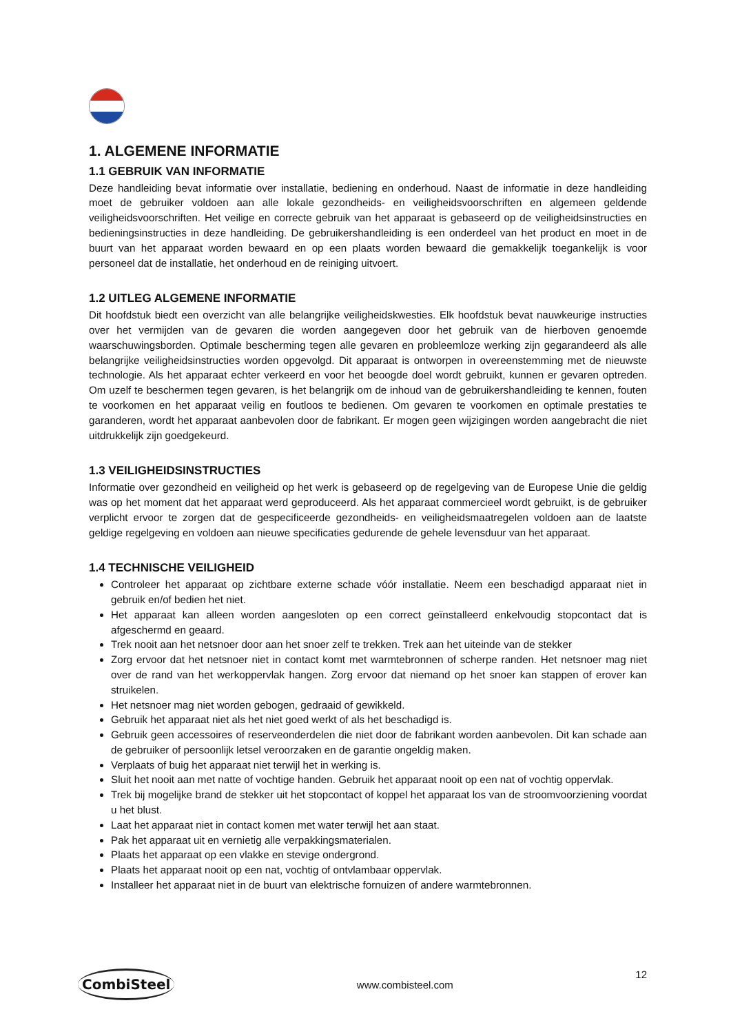1. ALGEMENE INFORMATIE
1.1 GEBRUIK VAN INFORMATIE
Deze handleiding bevat informatie over installatie, bediening en onderhoud. Naast de informatie in deze handleiding moet de gebruiker voldoen aan alle lokale gezondheids- en veiligheidsvoorschriften en algemeen geldende veiligheidsvoorschriften. Het veilige en correcte gebruik van het apparaat is gebaseerd op de veiligheidsinstructies en bedieningsinstructies in deze handleiding. De gebruikershandleiding is een onderdeel van het product en moet in de buurt van het apparaat worden bewaard en op een plaats worden bewaard die gemakkelijk toegankelijk is voor personeel dat de installatie, het onderhoud en de reiniging uitvoert.
1.2 UITLEG ALGEMENE INFORMATIE
Dit hoofdstuk biedt een overzicht van alle belangrijke veiligheidskwesties. Elk hoofdstuk bevat nauwkeurige instructies over het vermijden van de gevaren die worden aangegeven door het gebruik van de hierboven genoemde waarschuwingsborden. Optimale bescherming tegen alle gevaren en probleemloze werking zijn gegarandeerd als alle belangrijke veiligheidsinstructies worden opgevolgd. Dit apparaat is ontworpen in overeenstemming met de nieuwste technologie. Als het apparaat echter verkeerd en voor het beoogde doel wordt gebruikt, kunnen er gevaren optreden. Om uzelf te beschermen tegen gevaren, is het belangrijk om de inhoud van de gebruikershandleiding te kennen, fouten te voorkomen en het apparaat veilig en foutloos te bedienen. Om gevaren te voorkomen en optimale prestaties te garanderen, wordt het apparaat aanbevolen door de fabrikant. Er mogen geen wijzigingen worden aangebracht die niet uitdrukkelijk zijn goedgekeurd.
1.3 VEILIGHEIDSINSTRUCTIES
Informatie over gezondheid en veiligheid op het werk is gebaseerd op de regelgeving van de Europese Unie die geldig was op het moment dat het apparaat werd geproduceerd. Als het apparaat commercieel wordt gebruikt, is de gebruiker verplicht ervoor te zorgen dat de gespecificeerde gezondheids- en veiligheidsmaatregelen voldoen aan de laatste geldige regelgeving en voldoen aan nieuwe specificaties gedurende de gehele levensduur van het apparaat.
1.4 TECHNISCHE VEILIGHEID
Controleer het apparaat op zichtbare externe schade vóór installatie. Neem een beschadigd apparaat niet in gebruik en/of bedien het niet.
Het apparaat kan alleen worden aangesloten op een correct geïnstalleerd enkelvoudig stopcontact dat is afgeschermd en geaard.
Trek nooit aan het netsnoer door aan het snoer zelf te trekken. Trek aan het uiteinde van de stekker
Zorg ervoor dat het netsnoer niet in contact komt met warmtebronnen of scherpe randen. Het netsnoer mag niet over de rand van het werkoppervlak hangen. Zorg ervoor dat niemand op het snoer kan stappen of erover kan struikelen.
Het netsnoer mag niet worden gebogen, gedraaid of gewikkeld.
Gebruik het apparaat niet als het niet goed werkt of als het beschadigd is.
Gebruik geen accessoires of reserveonderdelen die niet door de fabrikant worden aanbevolen. Dit kan schade aan de gebruiker of persoonlijk letsel veroorzaken en de garantie ongeldig maken.
Verplaats of buig het apparaat niet terwijl het in werking is.
Sluit het nooit aan met natte of vochtige handen. Gebruik het apparaat nooit op een nat of vochtig oppervlak.
Trek bij mogelijke brand de stekker uit het stopcontact of koppel het apparaat los van de stroomvoorziening voordat u het blust.
Laat het apparaat niet in contact komen met water terwijl het aan staat.
Pak het apparaat uit en vernietig alle verpakkingsmaterialen.
Plaats het apparaat op een vlakke en stevige ondergrond.
Plaats het apparaat nooit op een nat, vochtig of ontvlambaar oppervlak.
Installeer het apparaat niet in de buurt van elektrische fornuizen of andere warmtebronnen.
CombiSteel www.combisteel.com 12